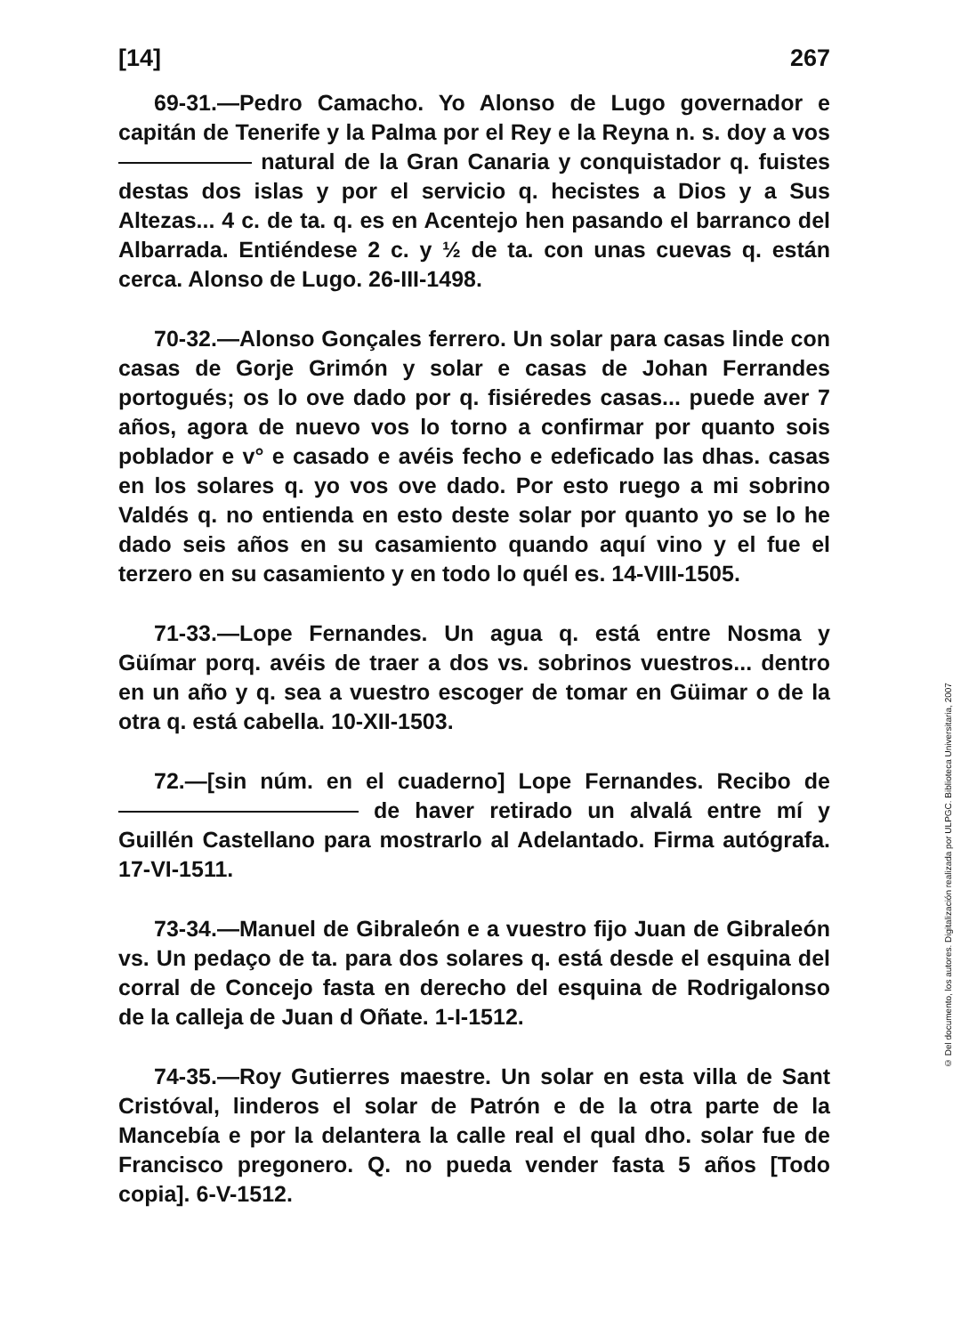[14] 267
69-31.—Pedro Camacho. Yo Alonso de Lugo governador e capitán de Tenerife y la Palma por el Rey e la Reyna n. s. doy a vos natural de la Gran Canaria y conquistador q. fuistes destas dos islas y por el servicio q. hecistes a Dios y a Sus Altezas... 4 c. de ta. q. es en Acentejo hen pasando el barranco del Albarrada. Entiéndese 2 c. y ½ de ta. con unas cuevas q. están cerca. Alonso de Lugo. 26-III-1498.
70-32.—Alonso Gonçales ferrero. Un solar para casas linde con casas de Gorje Grimón y solar e casas de Johan Ferrandes portogués; os lo ove dado por q. fisiéredes casas... puede aver 7 años, agora de nuevo vos lo torno a confirmar por quanto sois poblador e v° e casado e avéis fecho e edeficado las dhas. casas en los solares q. yo vos ove dado. Por esto ruego a mi sobrino Valdés q. no entienda en esto deste solar por quanto yo se lo he dado seis años en su casamiento quando aquí vino y el fue el terzero en su casamiento y en todo lo quél es. 14-VIII-1505.
71-33.—Lope Fernandes. Un agua q. está entre Nosma y Güímar porq. avéis de traer a dos vs. sobrinos vuestros... dentro en un año y q. sea a vuestro escoger de tomar en Güimar o de la otra q. está cabella. 10-XII-1503.
72.—[sin núm. en el cuaderno] Lope Fernandes. Recibo de de haver retirado un alvalá entre mí y Guillén Castellano para mostrarlo al Adelantado. Firma autógrafa. 17-VI-1511.
73-34.—Manuel de Gibraleón e a vuestro fijo Juan de Gibraleón vs. Un pedaço de ta. para dos solares q. está desde el esquina del corral de Concejo fasta en derecho del esquina de Rodrigalonso de la calleja de Juan d Oñate. 1-I-1512.
74-35.—Roy Gutierres maestre. Un solar en esta villa de Sant Cristóval, linderos el solar de Patrón e de la otra parte de la Mancebía e por la delantera la calle real el qual dho. solar fue de Francisco pregonero. Q. no pueda vender fasta 5 años [Todo copia]. 6-V-1512.
© Del documento, los autores. Digitalización realizada por ULPGC. Biblioteca Universitaria, 2007